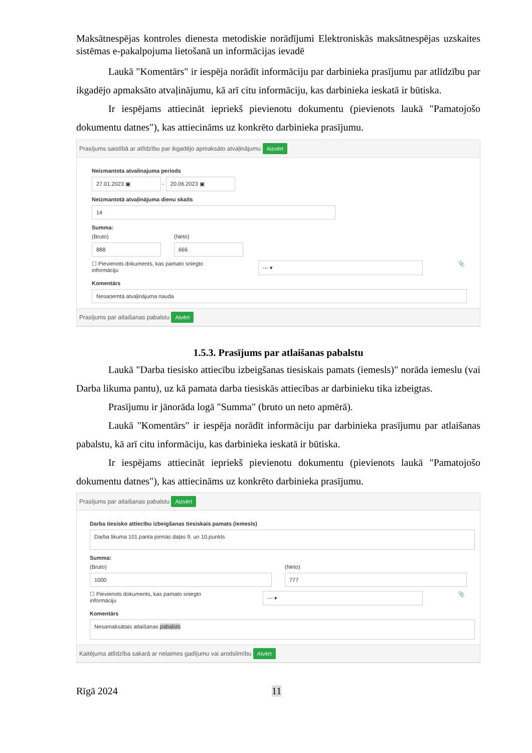Maksātnespējas kontroles dienesta metodiskie norādījumi Elektroniskās maksātnespējas uzskaites sistēmas e-pakalpojuma lietošanā un informācijas ievadē
Laukā "Komentārs" ir iespēja norādīt informāciju par darbinieka prasījumu par atlīdzību par ikgadējo apmaksāto atvaļinājumu, kā arī citu informāciju, kas darbinieka ieskatā ir būtiska.
Ir iespējams attiecināt iepriekš pievienotu dokumentu (pievienots laukā "Pamatojošo dokumentu datnes"), kas attiecināms uz konkrēto darbinieka prasījumu.
Prasījums saistībā ar atlīdzību par ikgadējo apmaksāto atvaļinājumu Aizvērt
Neizmantota atvalinajuma periods
27.01.2023 ▣ - 20.06.2023 ▣
Neizmantotā atvaļinājuma dienu skaits
14
Summa:
(Bruto)
888
(Neto)
666
☐ Pievienots dokuments, kas pamato sniegto informāciju --- ▾ 📎
Komentārs
Nesaņemtā atvaļinājuma nauda
Prasījums par atlaišanas pabalstu Atvērt
1.5.3. Prasījums par atlaišanas pabalstu
Laukā "Darba tiesisko attiecību izbeigšanas tiesiskais pamats (iemesls)" norāda iemeslu (vai Darba likuma pantu), uz kā pamata darba tiesiskās attiecības ar darbinieku tika izbeigtas.
Prasījumu ir jānorāda logā "Summa" (bruto un neto apmērā).
Laukā "Komentārs" ir iespēja norādīt informāciju par darbinieka prasījumu par atlaišanas pabalstu, kā arī citu informāciju, kas darbinieka ieskatā ir būtiska.
Ir iespējams attiecināt iepriekš pievienotu dokumentu (pievienots laukā "Pamatojošo dokumentu datnes"), kas attiecināms uz konkrēto darbinieka prasījumu.
Prasījums par atlaišanas pabalstu Aizvērt
Darba tiesisko attiecību izbeigšanas tiesiskais pamats (iemesls)
Darba likuma 101.panta pirmās daļas 9. un 10.punkts
Summa:
(Bruto)
1000
(Neto)
777
☐ Pievienots dokuments, kas pamato sniegto informāciju --- ▾ 📎
Komentārs
Nesamaksātais atlaišanas pabalsts
Kaitējuma atlīdzība sakarā ar nelaimes gadījumu vai arodslimību Atvērt
Rīgā 2024 11